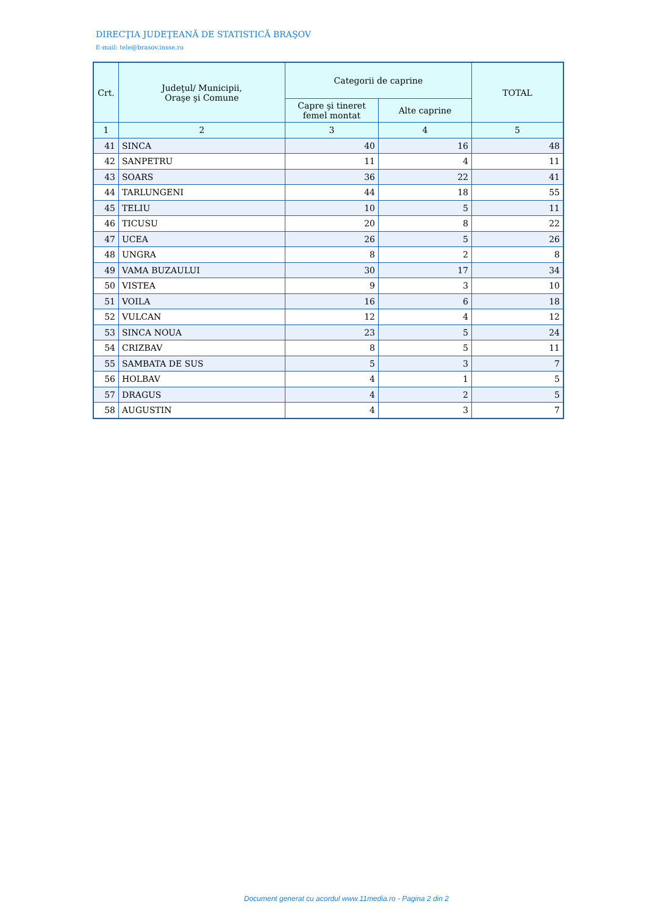DIRECŢIA JUDEŢEANĂ DE STATISTICĂ BRAŞOV
E-mail: tele@brasov.insse.ro
| Crt. | Judeţul/ Municipii, Oraşe şi Comune | Categorii de caprine | | TOTAL |
| --- | --- | --- | --- | --- |
| | | Capre şi tineret femel montat | Alte caprine | |
| 1 | 2 | 3 | 4 | 5 |
| 41 | SINCA | 40 | 16 | 48 |
| 42 | SANPETRU | 11 | 4 | 11 |
| 43 | SOARS | 36 | 22 | 41 |
| 44 | TARLUNGENI | 44 | 18 | 55 |
| 45 | TELIU | 10 | 5 | 11 |
| 46 | TICUSU | 20 | 8 | 22 |
| 47 | UCEA | 26 | 5 | 26 |
| 48 | UNGRA | 8 | 2 | 8 |
| 49 | VAMA BUZAULUI | 30 | 17 | 34 |
| 50 | VISTEA | 9 | 3 | 10 |
| 51 | VOILA | 16 | 6 | 18 |
| 52 | VULCAN | 12 | 4 | 12 |
| 53 | SINCA NOUA | 23 | 5 | 24 |
| 54 | CRIZBAV | 8 | 5 | 11 |
| 55 | SAMBATA DE SUS | 5 | 3 | 7 |
| 56 | HOLBAV | 4 | 1 | 5 |
| 57 | DRAGUS | 4 | 2 | 5 |
| 58 | AUGUSTIN | 4 | 3 | 7 |
Document generat cu acordul www.11media.ro - Pagina 2 din 2